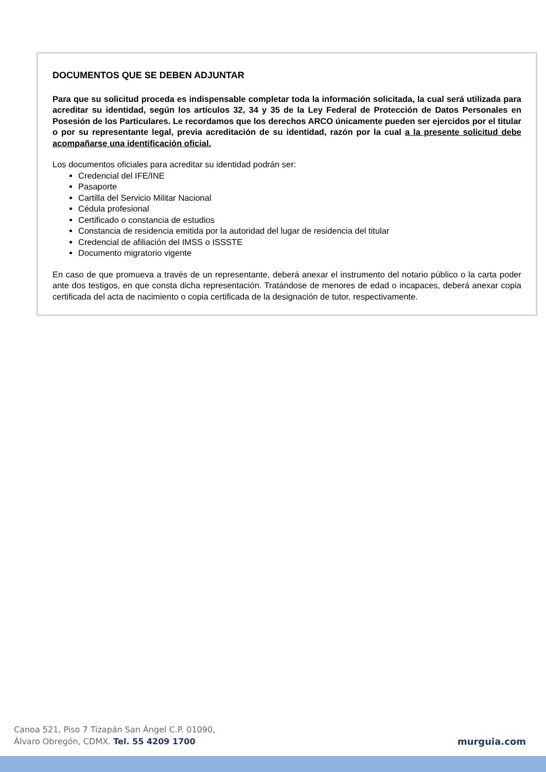DOCUMENTOS QUE SE DEBEN ADJUNTAR
Para que su solicitud proceda es indispensable completar toda la información solicitada, la cual será utilizada para acreditar su identidad, según los artículos 32, 34 y 35 de la Ley Federal de Protección de Datos Personales en Posesión de los Particulares. Le recordamos que los derechos ARCO únicamente pueden ser ejercidos por el titular o por su representante legal, previa acreditación de su identidad, razón por la cual a la presente solicitud debe acompañarse una identificación oficial.
Los documentos oficiales para acreditar su identidad podrán ser:
Credencial del IFE/INE
Pasaporte
Cartilla del Servicio Militar Nacional
Cédula profesional
Certificado o constancia de estudios
Constancia de residencia emitida por la autoridad del lugar de residencia del titular
Credencial de afiliación del IMSS o ISSSTE
Documento migratorio vigente
En caso de que promueva a través de un representante, deberá anexar el instrumento del notario público o la carta poder ante dos testigos, en que consta dicha representación. Tratándose de menores de edad o incapaces, deberá anexar copia certificada del acta de nacimiento o copia certificada de la designación de tutor, respectivamente.
Canoa 521, Piso 7 Tizapán San Ángel C.P. 01090,
Álvaro Obregón, CDMX. Tel. 55 4209 1700
murguia.com